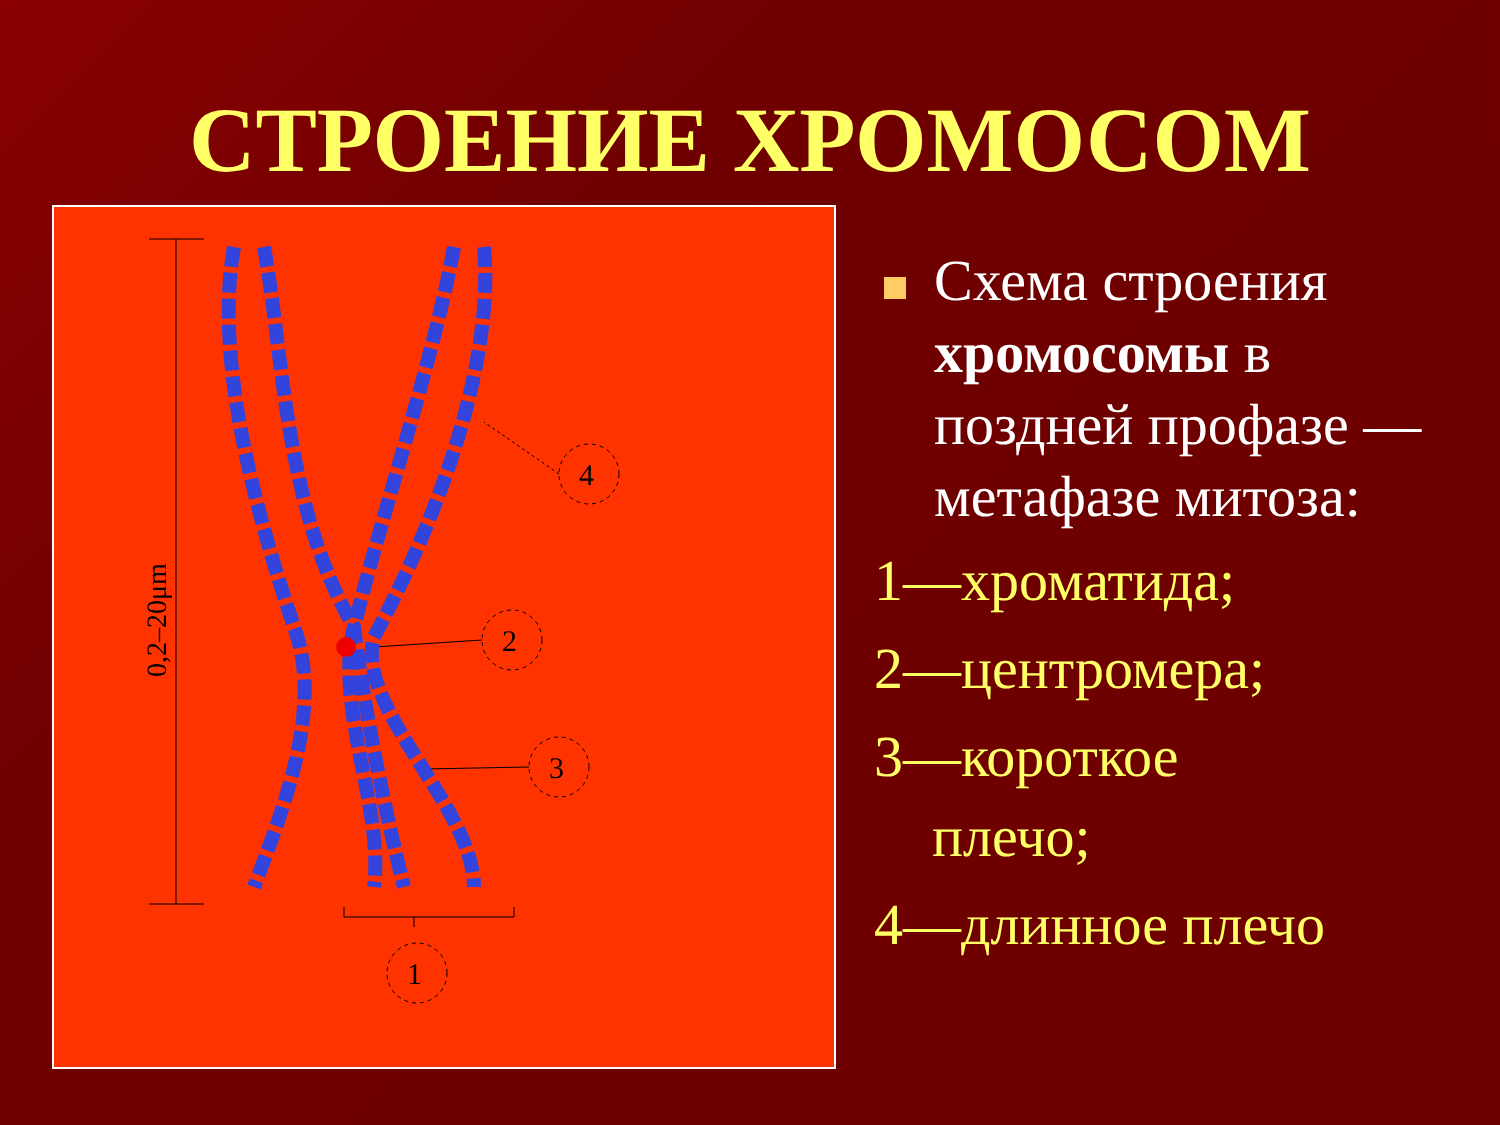СТРОЕНИЕ ХРОМОСОМ
4
2
3
1
0,2–20μm
Схема строения хромосомы в поздней профазе — метафазе митоза:
1—хроматида;
2—центромера;
3—короткое
плечо;
4—длинное плечо